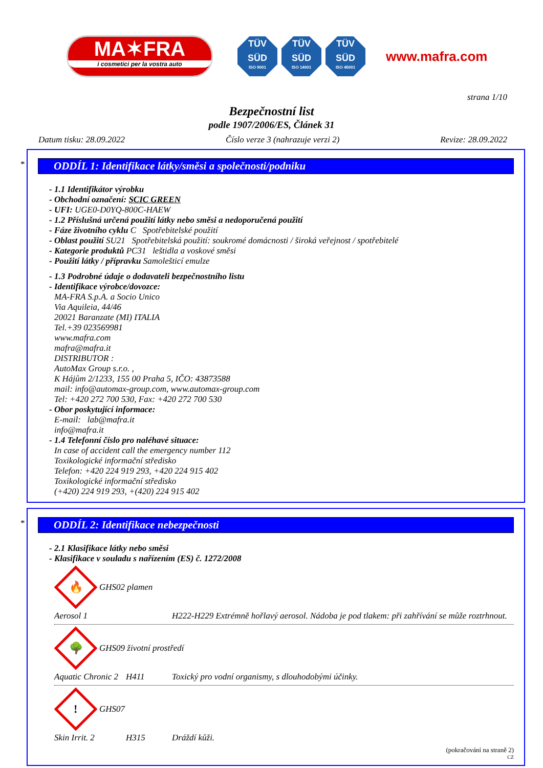MA✶FRA
i cosmetici per la vostra auto
TÜV
SÜD
ISO 9001
TÜV
SÜD
ISO 14001
TÜV
SÜD
ISO 45001
www.mafra.com
strana 1/10
Bezpečnostní list
podle 1907/2006/ES, Článek 31
Datum tisku: 28.09.2022 Číslo verze 3 (nahrazuje verzi 2) Revize: 28.09.2022
*
ODDÍL 1: Identifikace látky/směsi a společnosti/podniku
- 1.1 Identifikátor výrobku
- Obchodní označení: SCIC GREEN
- UFI: UGE0-D0YQ-800C-HAEW
- 1.2 Příslušná určená použití látky nebo směsi a nedoporučená použití
- Fáze životního cyklu C Spotřebitelské použití
- Oblast použití SU21 Spotřebitelská použití: soukromé domácnosti / široká veřejnost / spotřebitelé
- Kategorie produktů PC31 leštidla a voskové směsi
- Použití látky / přípravku Samolešticí emulze
- 1.3 Podrobné údaje o dodavateli bezpečnostního listu
- Identifikace výrobce/dovozce:
MA-FRA S.p.A. a Socio Unico
Via Aquileia, 44/46
20021 Baranzate (MI) ITALIA
Tel.+39 023569981
www.mafra.com
mafra@mafra.it
DISTRIBUTOR :
AutoMax Group s.r.o. ,
K Hájům 2/1233, 155 00 Praha 5, IČO: 43873588
mail: info@automax-group.com, www.automax-group.com
Tel: +420 272 700 530, Fax: +420 272 700 530
- Obor poskytující informace:
E-mail: lab@mafra.it
info@mafra.it
- 1.4 Telefonní číslo pro naléhavé situace:
In case of accident call the emergency number 112
Toxikologické informační středisko
Telefon: +420 224 919 293, +420 224 915 402
Toxikologické informační středisko
(+420) 224 919 293, +(420) 224 915 402
*
ODDÍL 2: Identifikace nebezpečnosti
- 2.1 Klasifikace látky nebo směsi
- Klasifikace v souladu s nařízením (ES) č. 1272/2008
🔥
GHS02 plamen
Aerosol 1 H222-H229 Extrémně hořlavý aerosol. Nádoba je pod tlakem: při zahřívání se může roztrhnout.
🌳
GHS09 životní prostředí
Aquatic Chronic 2 H411 Toxický pro vodní organismy, s dlouhodobými účinky.
!
GHS07
Skin Irrit. 2 H315 Dráždí kůži.
(pokračování na straně 2)
CZ